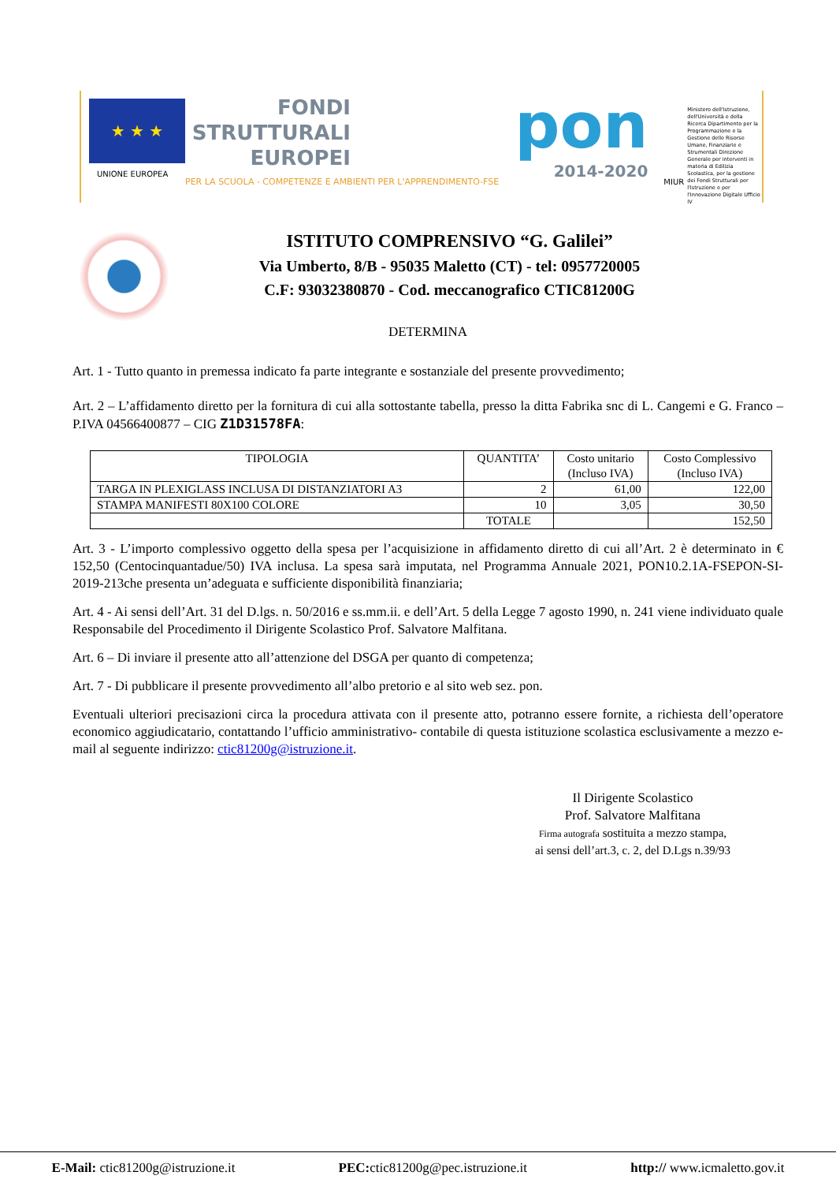★ ★ ★
UNIONE EUROPEA
FONDI
STRUTTURALI
EUROPEI
PER LA SCUOLA - COMPETENZE E AMBIENTI PER L'APPRENDIMENTO-FSE
pon
2014-2020
MIUR
Ministero dell'Istruzione, dell'Università e della Ricerca Dipartimento per la Programmazione e la Gestione delle Risorse Umane, Finanziarie e Strumentali Direzione Generale per interventi in materia di Edilizia Scolastica, per la gestione dei Fondi Strutturali per l'Istruzione e per l'Innovazione Digitale Ufficio IV
ISTITUTO COMPRENSIVO “G. Galilei”
Via Umberto, 8/B - 95035 Maletto (CT) - tel: 0957720005
C.F: 93032380870 - Cod. meccanografico CTIC81200G
DETERMINA
Art. 1 - Tutto quanto in premessa indicato fa parte integrante e sostanziale del presente provvedimento;
Art. 2 – L’affidamento diretto per la fornitura di cui alla sottostante tabella, presso la ditta Fabrika snc di L. Cangemi e G. Franco – P.IVA 04566400877 – CIG Z1D31578FA:
| TIPOLOGIA | QUANTITA’ | Costo unitario (Incluso IVA) | Costo Complessivo (Incluso IVA) |
| --- | --- | --- | --- |
| TARGA IN PLEXIGLASS INCLUSA DI DISTANZIATORI A3 | 2 | 61,00 | 122,00 |
| STAMPA MANIFESTI 80X100 COLORE | 10 | 3,05 | 30,50 |
| | TOTALE | | 152,50 |
Art. 3 - L’importo complessivo oggetto della spesa per l’acquisizione in affidamento diretto di cui all’Art. 2 è determinato in € 152,50 (Centocinquantadue/50) IVA inclusa. La spesa sarà imputata, nel Programma Annuale 2021, PON10.2.1A-FSEPON-SI-2019-213che presenta un’adeguata e sufficiente disponibilità finanziaria;
Art. 4 - Ai sensi dell’Art. 31 del D.lgs. n. 50/2016 e ss.mm.ii. e dell’Art. 5 della Legge 7 agosto 1990, n. 241 viene individuato quale Responsabile del Procedimento il Dirigente Scolastico Prof. Salvatore Malfitana.
Art. 6 – Di inviare il presente atto all’attenzione del DSGA per quanto di competenza;
Art. 7 - Di pubblicare il presente provvedimento all’albo pretorio e al sito web sez. pon.
Eventuali ulteriori precisazioni circa la procedura attivata con il presente atto, potranno essere fornite, a richiesta dell’operatore economico aggiudicatario, contattando l’ufficio amministrativo- contabile di questa istituzione scolastica esclusivamente a mezzo e-mail al seguente indirizzo: ctic81200g@istruzione.it.
Il Dirigente Scolastico
Prof. Salvatore Malfitana
Firma autografa sostituita a mezzo stampa,
ai sensi dell’art.3, c. 2, del D.Lgs n.39/93
E-Mail: ctic81200g@istruzione.it PEC: ctic81200g@pec.istruzione.it http:// www.icmaletto.gov.it